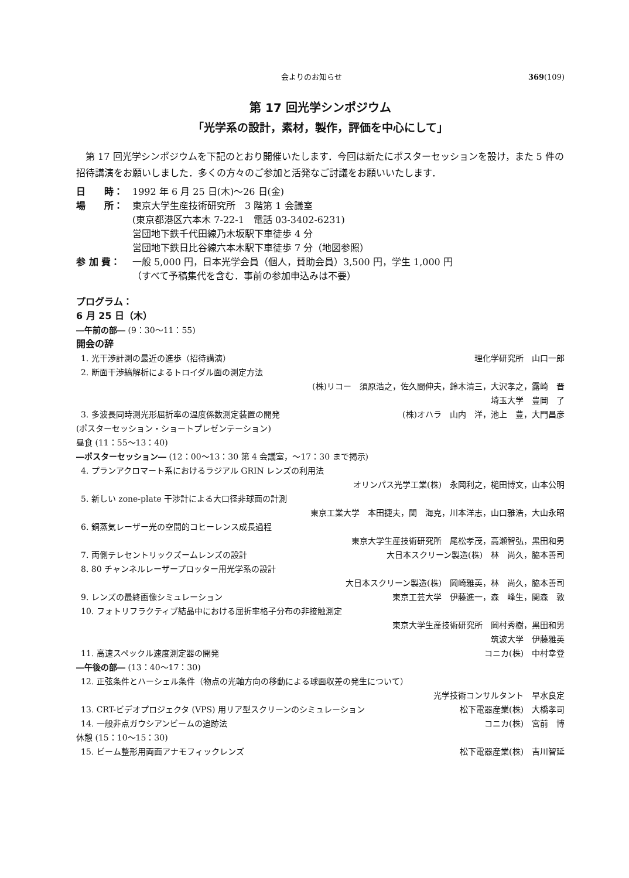会よりのお知らせ 369(109)
第 17 回光学シンポジウム
「光学系の設計，素材，製作，評価を中心にして」
第 17 回光学シンポジウムを下記のとおり開催いたします．今回は新たにポスターセッションを設け，また 5 件の招待講演をお願いしました．多くの方々のご参加と活発なご討議をお願いいたします．
日　　時： 1992 年 6 月 25 日(木)～26 日(金)
場　　所： 東京大学生産技術研究所　3 階第 1 会議室
(東京都港区六本木 7-22-1　電話 03-3402-6231)
営団地下鉄千代田線乃木坂駅下車徒歩 4 分
営団地下鉄日比谷線六本木駅下車徒歩 7 分（地図参照）
参 加 費： 一般 5,000 円，日本光学会員（個人，賛助会員）3,500 円，学生 1,000 円
（すべて予稿集代を含む．事前の参加申込みは不要）
プログラム：
6 月 25 日（木）
―午前の部― (9：30～11：55)
開会の辞
1. 光干渉計測の最近の進歩（招待講演） 理化学研究所　山口一郎
2. 断面干渉縞解析によるトロイダル面の測定方法
(株)リコー　須原浩之，佐久間伸夫，鈴木清三，大沢孝之，露崎　晋
埼玉大学　豊岡　了
3. 多波長同時測光形屈折率の温度係数測定装置の開発 (株)オハラ　山内　洋，池上　豊，大門昌彦
(ポスターセッション・ショートプレゼンテーション)
昼食 (11：55～13：40)
―ポスターセッション― (12：00～13：30 第 4 会議室，～17：30 まで掲示)
4. プランアクロマート系におけるラジアル GRIN レンズの利用法
オリンパス光学工業(株)　永岡利之，槌田博文，山本公明
5. 新しい zone-plate 干渉計による大口径非球面の計測
東京工業大学　本田捷夫，関　海克，川本洋志，山口雅浩，大山永昭
6. 銅蒸気レーザー光の空間的コヒーレンス成長過程
東京大学生産技術研究所　尾松孝茂，高瀬智弘，黒田和男
7. 両側テレセントリックズームレンズの設計 大日本スクリーン製造(株)　林　尚久，脇本善司
8. 80 チャンネルレーザープロッター用光学系の設計
大日本スクリーン製造(株)　岡崎雅英，林　尚久，脇本善司
9. レンズの最終画像シミュレーション 東京工芸大学　伊藤進一，森　峰生，関森　敦
10. フォトリフラクティブ結晶中における屈折率格子分布の非接触測定
東京大学生産技術研究所　岡村秀樹，黒田和男
筑波大学　伊藤雅英
11. 高速スペックル速度測定器の開発 コニカ(株)　中村幸登
―午後の部― (13：40～17：30)
12. 正弦条件とハーシェル条件（物点の光軸方向の移動による球面収差の発生について）
光学技術コンサルタント　早水良定
13. CRT-ビデオプロジェクタ (VPS) 用リア型スクリーンのシミュレーション 松下電器産業(株)　大橋孝司
14. 一般非点ガウシアンビームの追跡法 コニカ(株)　宮前　博
休憩 (15：10～15：30)
15. ビーム整形用両面アナモフィックレンズ 松下電器産業(株)　吉川智延